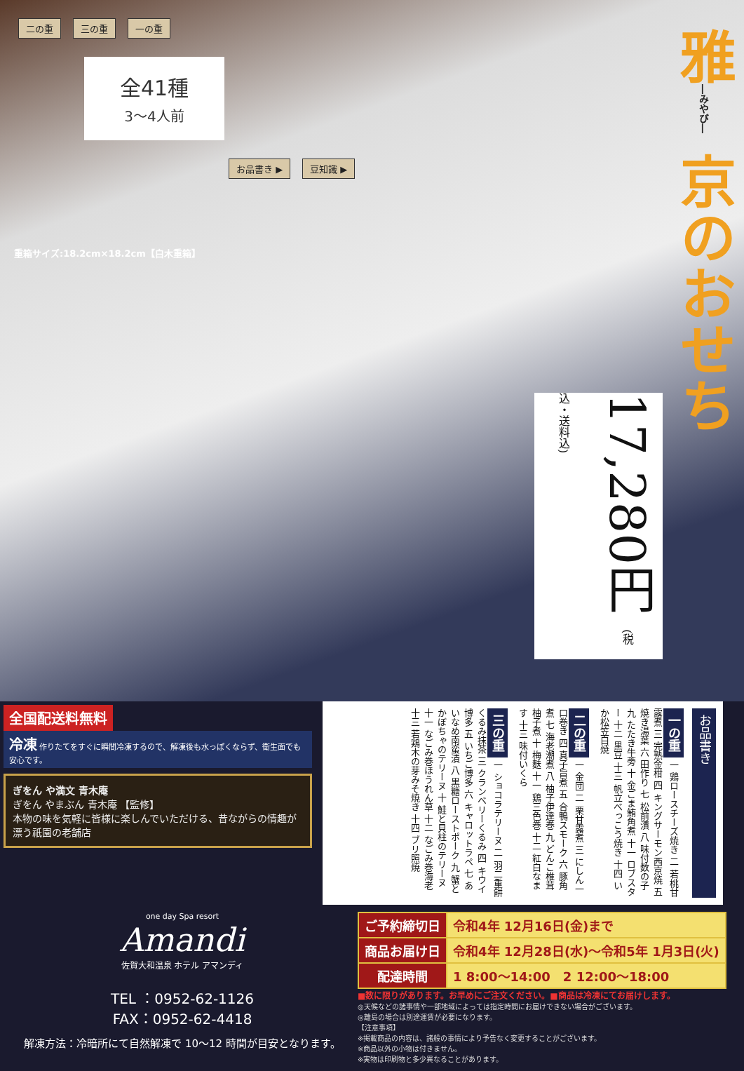二の重 三の重 一の重
全41種
3〜4人前
お品書き ▶ 豆知識 ▶
重箱サイズ:18.2cm×18.2cm【白木重箱】
雅―みやび― 京のおせち
17,280円 (税込・送料込)
全国配送料無料 冷凍 作りたてをすぐに瞬間冷凍するので、解凍後も水っぽくならず、衛生面でも安心です。
ぎをん や満文 青木庵
ぎをん やまぶん 青木庵 【監修】
本物の味を気軽に皆様に楽しんでいただける、昔ながらの情趣が漂う祇園の老舗店
お品書き
一の重 一 鶏ロースチーズ焼き 二 若桃甘露煮 三 完熟金柑 四 キングサーモン西京焼 五 焼き湯葉 六 田作り 七 松前漬 八 味付数の子 九 たたき牛蒡 十 金ごま鮪角煮 十一 ロブスター 十二 黒豆 十三 帆立べっこう焼き 十四 いか松笠白焼
二の重 一 金団 二 栗甘露煮 三 にしん一口巻き 四 真子旨煮 五 合鴨スモーク 六 豚角煮 七 海老潮煮 八 柚子伊達巻 九 どんこ椎茸柚子煮 十 梅麩 十一 鶏三色巻 十二 紅白なます 十三 味付いくら
三の重 一 ショコラテリーヌ 二 羽二重餅くるみ抹茶 三 クランベリーくるみ 四 キウイ博多 五 いちご博多 六 キャロットラペ 七 あいなめ南蛮漬 八 黒糖ローストポーク 九 蟹とかぼちゃのテリーヌ 十 鮭と貝柱のテリーヌ 十一 なごみ巻ほうれん草 十二 なごみ巻海老 十三 若鶏木の芽みそ焼き 十四 ブリ照焼
one day Spa resort
Amandi
佐賀大和温泉 ホテル アマンディ
TEL ：0952-62-1126
FAX：0952-62-4418
解凍方法：冷暗所にて自然解凍で 10〜12 時間が目安となります。
| ご予約締切日 | 令和4年 12月16日(金)まで |
| 商品お届け日 | 令和4年 12月28日(水)〜令和5年 1月3日(火) |
| 配達時間 | 1 8:00〜14:00 2 12:00〜18:00 |
■数に限りがあります。お早めにご注文ください。■商品は冷凍にてお届けします。
◎天候などの諸事情や一部地域によっては指定時間にお届けできない場合がございます。
◎離島の場合は別途運賃が必要になります。
【注意事項】
※掲載商品の内容は、諸般の事情により予告なく変更することがございます。
※商品以外の小物は付きません。
※実物は印刷物と多少異なることがあります。